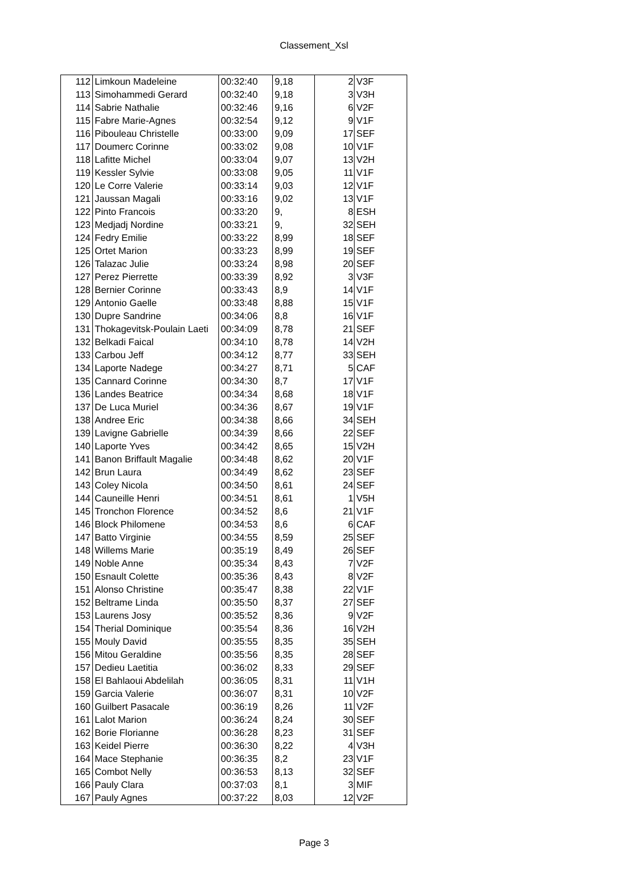Classement_Xsl
| 112 | Limkoun Madeleine | 00:32:40 | 9,18 | 2 | V3F |
| 113 | Simohammedi Gerard | 00:32:40 | 9,18 | 3 | V3H |
| 114 | Sabrie Nathalie | 00:32:46 | 9,16 | 6 | V2F |
| 115 | Fabre Marie-Agnes | 00:32:54 | 9,12 | 9 | V1F |
| 116 | Pibouleau Christelle | 00:33:00 | 9,09 | 17 | SEF |
| 117 | Doumerc Corinne | 00:33:02 | 9,08 | 10 | V1F |
| 118 | Lafitte Michel | 00:33:04 | 9,07 | 13 | V2H |
| 119 | Kessler Sylvie | 00:33:08 | 9,05 | 11 | V1F |
| 120 | Le Corre Valerie | 00:33:14 | 9,03 | 12 | V1F |
| 121 | Jaussan Magali | 00:33:16 | 9,02 | 13 | V1F |
| 122 | Pinto Francois | 00:33:20 | 9, | 8 | ESH |
| 123 | Medjadj Nordine | 00:33:21 | 9, | 32 | SEH |
| 124 | Fedry Emilie | 00:33:22 | 8,99 | 18 | SEF |
| 125 | Ortet Marion | 00:33:23 | 8,99 | 19 | SEF |
| 126 | Talazac Julie | 00:33:24 | 8,98 | 20 | SEF |
| 127 | Perez Pierrette | 00:33:39 | 8,92 | 3 | V3F |
| 128 | Bernier Corinne | 00:33:43 | 8,9 | 14 | V1F |
| 129 | Antonio Gaelle | 00:33:48 | 8,88 | 15 | V1F |
| 130 | Dupre Sandrine | 00:34:06 | 8,8 | 16 | V1F |
| 131 | Thokagevitsk-Poulain Laeti | 00:34:09 | 8,78 | 21 | SEF |
| 132 | Belkadi Faical | 00:34:10 | 8,78 | 14 | V2H |
| 133 | Carbou Jeff | 00:34:12 | 8,77 | 33 | SEH |
| 134 | Laporte Nadege | 00:34:27 | 8,71 | 5 | CAF |
| 135 | Cannard Corinne | 00:34:30 | 8,7 | 17 | V1F |
| 136 | Landes Beatrice | 00:34:34 | 8,68 | 18 | V1F |
| 137 | De Luca Muriel | 00:34:36 | 8,67 | 19 | V1F |
| 138 | Andree Eric | 00:34:38 | 8,66 | 34 | SEH |
| 139 | Lavigne Gabrielle | 00:34:39 | 8,66 | 22 | SEF |
| 140 | Laporte Yves | 00:34:42 | 8,65 | 15 | V2H |
| 141 | Banon Briffault Magalie | 00:34:48 | 8,62 | 20 | V1F |
| 142 | Brun Laura | 00:34:49 | 8,62 | 23 | SEF |
| 143 | Coley Nicola | 00:34:50 | 8,61 | 24 | SEF |
| 144 | Cauneille Henri | 00:34:51 | 8,61 | 1 | V5H |
| 145 | Tronchon Florence | 00:34:52 | 8,6 | 21 | V1F |
| 146 | Block Philomene | 00:34:53 | 8,6 | 6 | CAF |
| 147 | Batto Virginie | 00:34:55 | 8,59 | 25 | SEF |
| 148 | Willems Marie | 00:35:19 | 8,49 | 26 | SEF |
| 149 | Noble Anne | 00:35:34 | 8,43 | 7 | V2F |
| 150 | Esnault Colette | 00:35:36 | 8,43 | 8 | V2F |
| 151 | Alonso Christine | 00:35:47 | 8,38 | 22 | V1F |
| 152 | Beltrame Linda | 00:35:50 | 8,37 | 27 | SEF |
| 153 | Laurens Josy | 00:35:52 | 8,36 | 9 | V2F |
| 154 | Therial Dominique | 00:35:54 | 8,36 | 16 | V2H |
| 155 | Mouly David | 00:35:55 | 8,35 | 35 | SEH |
| 156 | Mitou Geraldine | 00:35:56 | 8,35 | 28 | SEF |
| 157 | Dedieu Laetitia | 00:36:02 | 8,33 | 29 | SEF |
| 158 | El Bahlaoui Abdelilah | 00:36:05 | 8,31 | 11 | V1H |
| 159 | Garcia Valerie | 00:36:07 | 8,31 | 10 | V2F |
| 160 | Guilbert Pasacale | 00:36:19 | 8,26 | 11 | V2F |
| 161 | Lalot Marion | 00:36:24 | 8,24 | 30 | SEF |
| 162 | Borie Florianne | 00:36:28 | 8,23 | 31 | SEF |
| 163 | Keidel Pierre | 00:36:30 | 8,22 | 4 | V3H |
| 164 | Mace Stephanie | 00:36:35 | 8,2 | 23 | V1F |
| 165 | Combot Nelly | 00:36:53 | 8,13 | 32 | SEF |
| 166 | Pauly Clara | 00:37:03 | 8,1 | 3 | MIF |
| 167 | Pauly Agnes | 00:37:22 | 8,03 | 12 | V2F |
Page 3